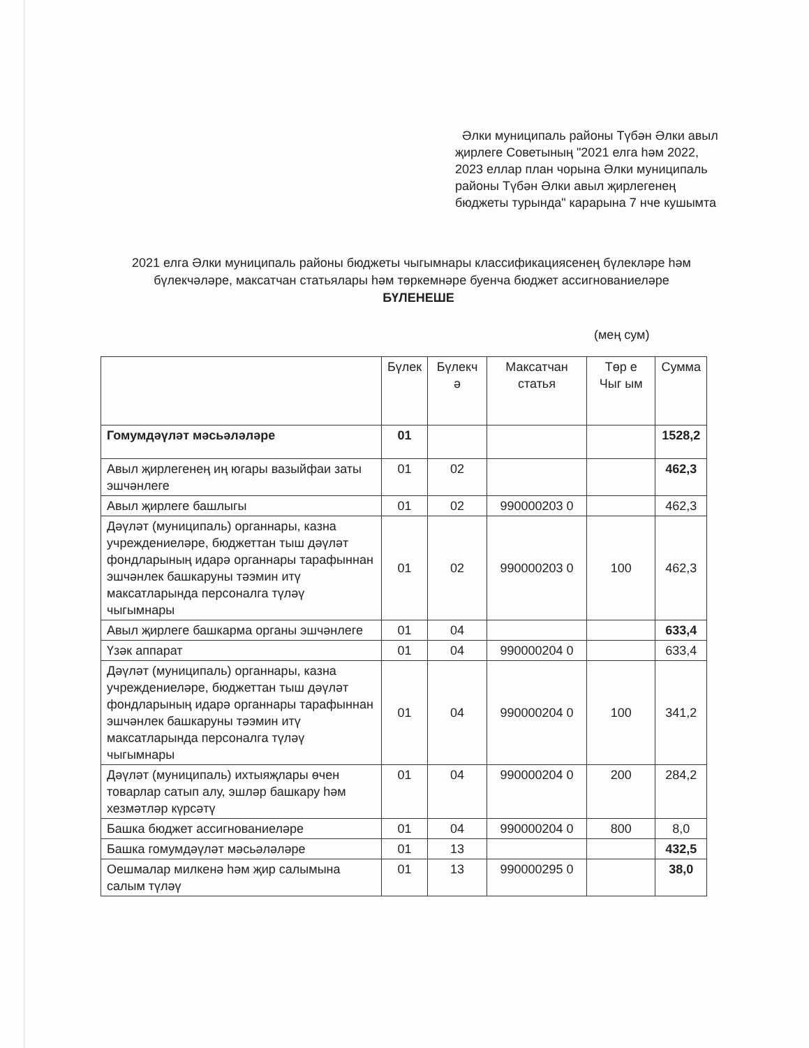Әлки муниципаль районы Түбән Әлки авыл җирлеге Советының "2021 елга һәм 2022, 2023 еллар план чорына Әлки муниципаль районы Түбән Әлки авыл җирлегенең бюджеты турында" карарына 7 нче кушымта
2021 елга Әлки муниципаль районы бюджеты чыгымнары классификациясенең бүлекләре һәм бүлекчәләре, максатчан статьялары һәм төркемнәре буенча бюджет ассигнованиеләре БҮЛЕНЕШЕ
(мең сум)
| | Бүлек | Бүлекч ә | Максатчан статья | Төр е Чыг ым | Сумма |
| Гомумдәүләт мәсьәләләре | 01 | | | | 1528,2 |
| Авыл җирлегенең иң югары вазыйфаи заты эшчәнлеге | 01 | 02 | | | 462,3 |
| Авыл җирлеге башлыгы | 01 | 02 | 990000203 0 | | 462,3 |
| Дәүләт (муниципаль) органнары, казна учреждениеләре, бюджеттан тыш дәүләт фондларының идарә органнары тарафыннан эшчәнлек башкаруны тәэмин итү максатларында персоналга түләү чыгымнары | 01 | 02 | 990000203 0 | 100 | 462,3 |
| Авыл җирлеге башкарма органы эшчәнлеге | 01 | 04 | | | 633,4 |
| Үзәк аппарат | 01 | 04 | 990000204 0 | | 633,4 |
| Дәүләт (муниципаль) органнары, казна учреждениеләре, бюджеттан тыш дәүләт фондларының идарә органнары тарафыннан эшчәнлек башкаруны тәэмин итү максатларында персоналга түләү чыгымнары | 01 | 04 | 990000204 0 | 100 | 341,2 |
| Дәүләт (муниципаль) ихтыяҗлары өчен товарлар сатып алу, эшләр башкару һәм хезмәтләр күрсәтү | 01 | 04 | 990000204 0 | 200 | 284,2 |
| Башка бюджет ассигнованиеләре | 01 | 04 | 990000204 0 | 800 | 8,0 |
| Башка гомумдәүләт мәсьәләләре | 01 | 13 | | | 432,5 |
| Оешмалар милкенә һәм җир салымына салым түләү | 01 | 13 | 990000295 0 | | 38,0 |